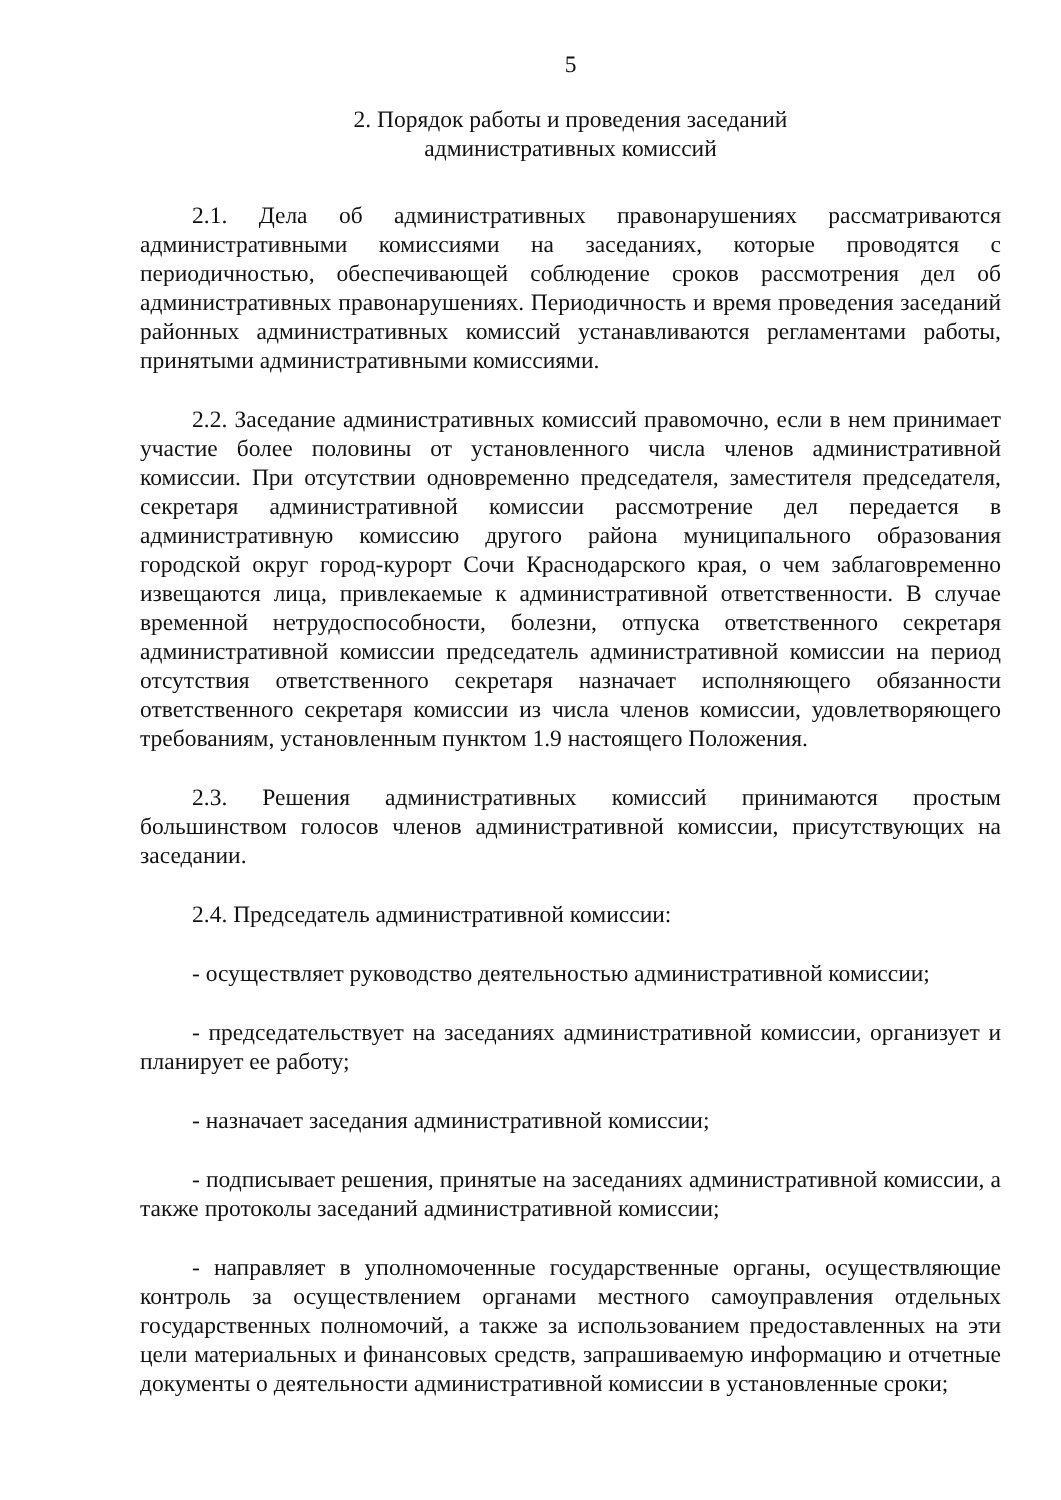5
2. Порядок работы и проведения заседаний
административных комиссий
2.1. Дела об административных правонарушениях рассматриваются административными комиссиями на заседаниях, которые проводятся с периодичностью, обеспечивающей соблюдение сроков рассмотрения дел об административных правонарушениях. Периодичность и время проведения заседаний районных административных комиссий устанавливаются регламентами работы, принятыми административными комиссиями.
2.2. Заседание административных комиссий правомочно, если в нем принимает участие более половины от установленного числа членов административной комиссии. При отсутствии одновременно председателя, заместителя председателя, секретаря административной комиссии рассмотрение дел передается в административную комиссию другого района муниципального образования городской округ город-курорт Сочи Краснодарского края, о чем заблаговременно извещаются лица, привлекаемые к административной ответственности. В случае временной нетрудоспособности, болезни, отпуска ответственного секретаря административной комиссии председатель административной комиссии на период отсутствия ответственного секретаря назначает исполняющего обязанности ответственного секретаря комиссии из числа членов комиссии, удовлетворяющего требованиям, установленным пунктом 1.9 настоящего Положения.
2.3. Решения административных комиссий принимаются простым большинством голосов членов административной комиссии, присутствующих на заседании.
2.4. Председатель административной комиссии:
- осуществляет руководство деятельностью административной комиссии;
- председательствует на заседаниях административной комиссии, организует и планирует ее работу;
- назначает заседания административной комиссии;
- подписывает решения, принятые на заседаниях административной комиссии, а также протоколы заседаний административной комиссии;
- направляет в уполномоченные государственные органы, осуществляющие контроль за осуществлением органами местного самоуправления отдельных государственных полномочий, а также за использованием предоставленных на эти цели материальных и финансовых средств, запрашиваемую информацию и отчетные документы о деятельности административной комиссии в установленные сроки;